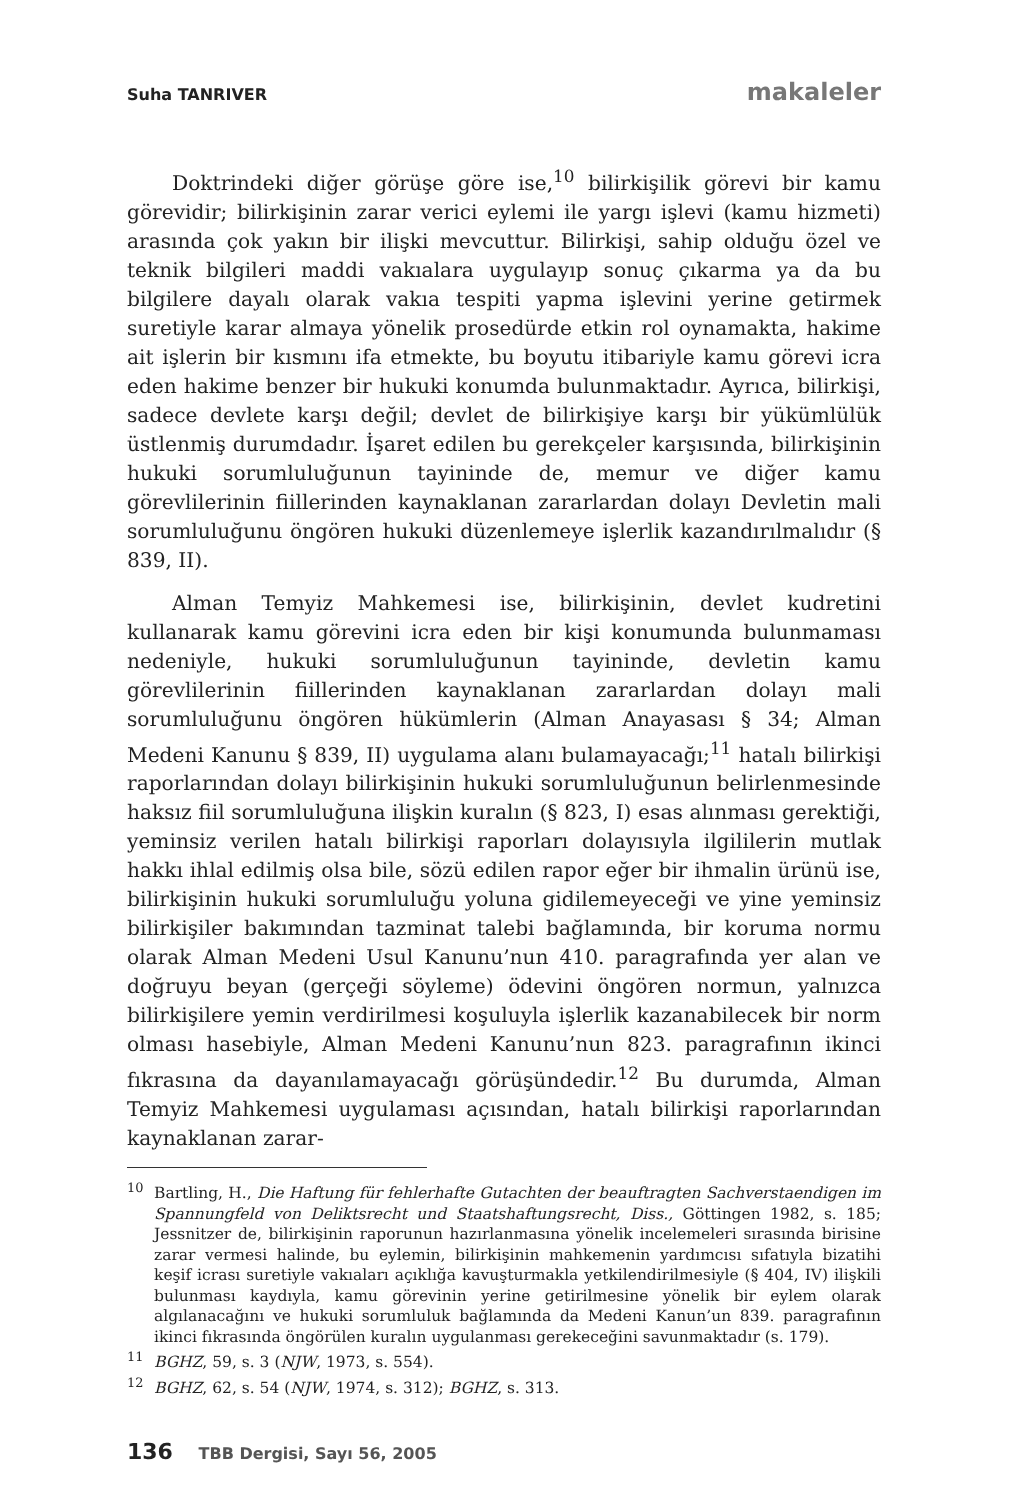Suha TANRIVER makaleler
Doktrindeki diğer görüşe göre ise,<sup>10</sup> bilirkişilik görevi bir kamu görevidir; bilirkişinin zarar verici eylemi ile yargı işlevi (kamu hizmeti) arasında çok yakın bir ilişki mevcuttur. Bilirkişi, sahip olduğu özel ve teknik bilgileri maddi vakıalara uygulayıp sonuç çıkarma ya da bu bilgilere dayalı olarak vakıa tespiti yapma işlevini yerine getirmek suretiyle karar almaya yönelik prosedürde etkin rol oynamakta, hakime ait işlerin bir kısmını ifa etmekte, bu boyutu itibariyle kamu görevi icra eden hakime benzer bir hukuki konumda bulunmaktadır. Ayrıca, bilirkişi, sadece devlete karşı değil; devlet de bilirkişiye karşı bir yükümlülük üstlenmiş durumdadır. İşaret edilen bu gerekçeler karşısında, bilirkişinin hukuki sorumluluğunun tayininde de, memur ve diğer kamu görevlilerinin fiillerinden kaynaklanan zararlardan dolayı Devletin mali sorumluluğunu öngören hukuki düzenlemeye işlerlik kazandırılmalıdır (§ 839, II).
Alman Temyiz Mahkemesi ise, bilirkişinin, devlet kudretini kullanarak kamu görevini icra eden bir kişi konumunda bulunmaması nedeniyle, hukuki sorumluluğunun tayininde, devletin kamu görevlilerinin fiillerinden kaynaklanan zararlardan dolayı mali sorumluluğunu öngören hükümlerin (Alman Anayasası § 34; Alman Medeni Kanunu § 839, II) uygulama alanı bulamayacağı;<sup>11</sup> hatalı bilirkişi raporlarından dolayı bilirkişinin hukuki sorumluluğunun belirlenmesinde haksız fiil sorumluluğuna ilişkin kuralın (§ 823, I) esas alınması gerektiği, yeminsiz verilen hatalı bilirkişi raporları dolayısıyla ilgililerin mutlak hakkı ihlal edilmiş olsa bile, sözü edilen rapor eğer bir ihmalin ürünü ise, bilirkişinin hukuki sorumluluğu yoluna gidilemeyeceği ve yine yeminsiz bilirkişiler bakımından tazminat talebi bağlamında, bir koruma normu olarak Alman Medeni Usul Kanunu’nun 410. paragrafında yer alan ve doğruyu beyan (gerçeği söyleme) ödevini öngören normun, yalnızca bilirkişilere yemin verdirilmesi koşuluyla işlerlik kazanabilecek bir norm olması hasebiyle, Alman Medeni Kanunu’nun 823. paragrafının ikinci fıkrasına da dayanılamayacağı görüşündedir.<sup>12</sup> Bu durumda, Alman Temyiz Mahkemesi uygulaması açısından, hatalı bilirkişi raporlarından kaynaklanan zarar-
<sup>10</sup> Bartling, H., Die Haftung für fehlerhafte Gutachten der beauftragten Sachverstaendigen im Spannungfeld von Deliktsrecht und Staatshaftungsrecht, Diss., Göttingen 1982, s. 185; Jessnitzer de, bilirkişinin raporunun hazırlanmasına yönelik incelemeleri sırasında birisine zarar vermesi halinde, bu eylemin, bilirkişinin mahkemenin yardımcısı sıfatıyla bizatihi keşif icrası suretiyle vakıaları açıklığa kavuşturmakla yetkilendirilmesiyle (§ 404, IV) ilişkili bulunması kaydıyla, kamu görevinin yerine getirilmesine yönelik bir eylem olarak algılanacağını ve hukuki sorumluluk bağlamında da Medeni Kanun’un 839. paragrafının ikinci fıkrasında öngörülen kuralın uygulanması gerekeceğini savunmaktadır (s. 179).
<sup>11</sup>BGHZ, 59, s. 3 (NJW, 1973, s. 554).
<sup>12</sup>BGHZ, 62, s. 54 (NJW, 1974, s. 312); BGHZ, s. 313.
136 TBB Dergisi, Sayı 56, 2005